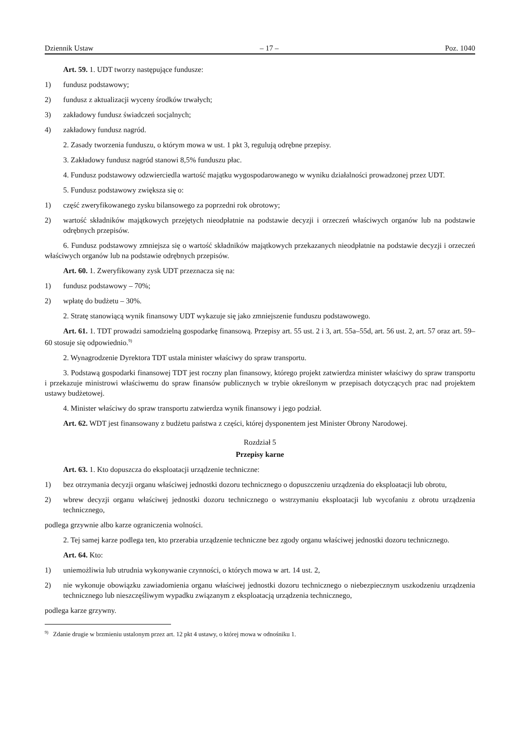Dziennik Ustaw – 17 – Poz. 1040
Art. 59. 1. UDT tworzy następujące fundusze:
1) fundusz podstawowy;
2) fundusz z aktualizacji wyceny środków trwałych;
3) zakładowy fundusz świadczeń socjalnych;
4) zakładowy fundusz nagród.
2. Zasady tworzenia funduszu, o którym mowa w ust. 1 pkt 3, regulują odrębne przepisy.
3. Zakładowy fundusz nagród stanowi 8,5% funduszu płac.
4. Fundusz podstawowy odzwierciedla wartość majątku wygospodarowanego w wyniku działalności prowadzonej przez UDT.
5. Fundusz podstawowy zwiększa się o:
1) część zweryfikowanego zysku bilansowego za poprzedni rok obrotowy;
2) wartość składników majątkowych przejętych nieodpłatnie na podstawie decyzji i orzeczeń właściwych organów lub na podstawie odrębnych przepisów.
6. Fundusz podstawowy zmniejsza się o wartość składników majątkowych przekazanych nieodpłatnie na podstawie decyzji i orzeczeń właściwych organów lub na podstawie odrębnych przepisów.
Art. 60. 1. Zweryfikowany zysk UDT przeznacza się na:
1) fundusz podstawowy – 70%;
2) wpłatę do budżetu – 30%.
2. Stratę stanowiącą wynik finansowy UDT wykazuje się jako zmniejszenie funduszu podstawowego.
Art. 61. 1. TDT prowadzi samodzielną gospodarkę finansową. Przepisy art. 55 ust. 2 i 3, art. 55a–55d, art. 56 ust. 2, art. 57 oraz art. 59–60 stosuje się odpowiednio.<sup>9)</sup>
2. Wynagrodzenie Dyrektora TDT ustala minister właściwy do spraw transportu.
3. Podstawą gospodarki finansowej TDT jest roczny plan finansowy, którego projekt zatwierdza minister właściwy do spraw transportu i przekazuje ministrowi właściwemu do spraw finansów publicznych w trybie określonym w przepisach dotyczących prac nad projektem ustawy budżetowej.
4. Minister właściwy do spraw transportu zatwierdza wynik finansowy i jego podział.
Art. 62. WDT jest finansowany z budżetu państwa z części, której dysponentem jest Minister Obrony Narodowej.
Rozdział 5
Przepisy karne
Art. 63. 1. Kto dopuszcza do eksploatacji urządzenie techniczne:
1) bez otrzymania decyzji organu właściwej jednostki dozoru technicznego o dopuszczeniu urządzenia do eksploatacji lub obrotu,
2) wbrew decyzji organu właściwej jednostki dozoru technicznego o wstrzymaniu eksploatacji lub wycofaniu z obrotu urządzenia technicznego,
podlega grzywnie albo karze ograniczenia wolności.
2. Tej samej karze podlega ten, kto przerabia urządzenie techniczne bez zgody organu właściwej jednostki dozoru technicznego.
Art. 64. Kto:
1) uniemożliwia lub utrudnia wykonywanie czynności, o których mowa w art. 14 ust. 2,
2) nie wykonuje obowiązku zawiadomienia organu właściwej jednostki dozoru technicznego o niebezpiecznym uszkodzeniu urządzenia technicznego lub nieszczęśliwym wypadku związanym z eksploatacją urządzenia technicznego,
podlega karze grzywny.
<sup>9)</sup> Zdanie drugie w brzmieniu ustalonym przez art. 12 pkt 4 ustawy, o której mowa w odnośniku 1.